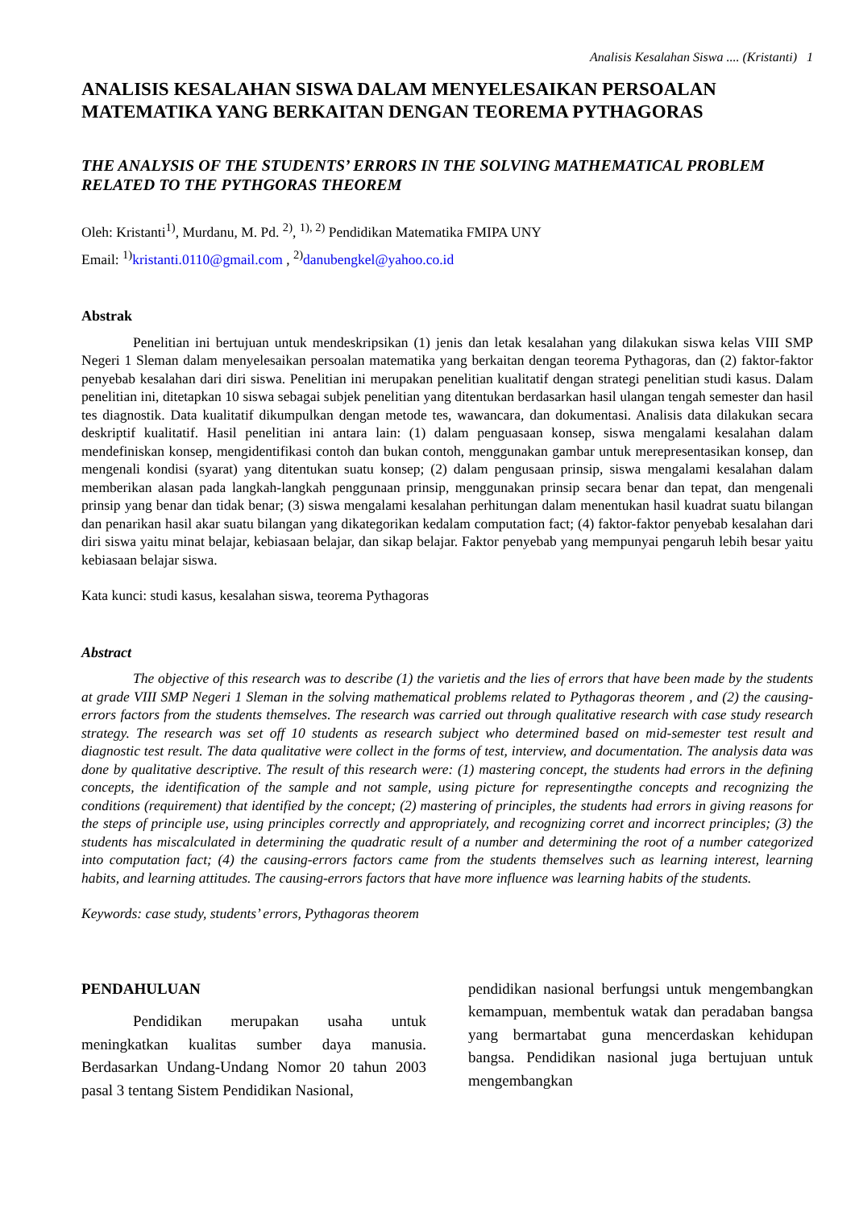Analisis Kesalahan Siswa .... (Kristanti) 1
ANALISIS KESALAHAN SISWA DALAM MENYELESAIKAN PERSOALAN MATEMATIKA YANG BERKAITAN DENGAN TEOREMA PYTHAGORAS
THE ANALYSIS OF THE STUDENTS’ ERRORS IN THE SOLVING MATHEMATICAL PROBLEM RELATED TO THE PYTHGORAS THEOREM
Oleh: Kristanti<sup>1)</sup>, Murdanu, M. Pd. <sup>2)</sup>, <sup>1), 2)</sup> Pendidikan Matematika FMIPA UNY
Email: <sup>1)</sup>kristanti.0110@gmail.com , <sup>2)</sup>danubengkel@yahoo.co.id
Abstrak
Penelitian ini bertujuan untuk mendeskripsikan (1) jenis dan letak kesalahan yang dilakukan siswa kelas VIII SMP Negeri 1 Sleman dalam menyelesaikan persoalan matematika yang berkaitan dengan teorema Pythagoras, dan (2) faktor-faktor penyebab kesalahan dari diri siswa. Penelitian ini merupakan penelitian kualitatif dengan strategi penelitian studi kasus. Dalam penelitian ini, ditetapkan 10 siswa sebagai subjek penelitian yang ditentukan berdasarkan hasil ulangan tengah semester dan hasil tes diagnostik. Data kualitatif dikumpulkan dengan metode tes, wawancara, dan dokumentasi. Analisis data dilakukan secara deskriptif kualitatif. Hasil penelitian ini antara lain: (1) dalam penguasaan konsep, siswa mengalami kesalahan dalam mendefiniskan konsep, mengidentifikasi contoh dan bukan contoh, menggunakan gambar untuk merepresentasikan konsep, dan mengenali kondisi (syarat) yang ditentukan suatu konsep; (2) dalam pengusaan prinsip, siswa mengalami kesalahan dalam memberikan alasan pada langkah-langkah penggunaan prinsip, menggunakan prinsip secara benar dan tepat, dan mengenali prinsip yang benar dan tidak benar; (3) siswa mengalami kesalahan perhitungan dalam menentukan hasil kuadrat suatu bilangan dan penarikan hasil akar suatu bilangan yang dikategorikan kedalam computation fact; (4) faktor-faktor penyebab kesalahan dari diri siswa yaitu minat belajar, kebiasaan belajar, dan sikap belajar. Faktor penyebab yang mempunyai pengaruh lebih besar yaitu kebiasaan belajar siswa.
Kata kunci: studi kasus, kesalahan siswa, teorema Pythagoras
Abstract
The objective of this research was to describe (1) the varietis and the lies of errors that have been made by the students at grade VIII SMP Negeri 1 Sleman in the solving mathematical problems related to Pythagoras theorem , and (2) the causing-errors factors from the students themselves. The research was carried out through qualitative research with case study research strategy. The research was set off 10 students as research subject who determined based on mid-semester test result and diagnostic test result. The data qualitative were collect in the forms of test, interview, and documentation. The analysis data was done by qualitative descriptive. The result of this research were: (1) mastering concept, the students had errors in the defining concepts, the identification of the sample and not sample, using picture for representingthe concepts and recognizing the conditions (requirement) that identified by the concept; (2) mastering of principles, the students had errors in giving reasons for the steps of principle use, using principles correctly and appropriately, and recognizing corret and incorrect principles; (3) the students has miscalculated in determining the quadratic result of a number and determining the root of a number categorized into computation fact; (4) the causing-errors factors came from the students themselves such as learning interest, learning habits, and learning attitudes. The causing-errors factors that have more influence was learning habits of the students.
Keywords: case study, students’ errors, Pythagoras theorem
PENDAHULUAN
Pendidikan merupakan usaha untuk meningkatkan kualitas sumber daya manusia. Berdasarkan Undang-Undang Nomor 20 tahun 2003 pasal 3 tentang Sistem Pendidikan Nasional,
pendidikan nasional berfungsi untuk mengembangkan kemampuan, membentuk watak dan peradaban bangsa yang bermartabat guna mencerdaskan kehidupan bangsa. Pendidikan nasional juga bertujuan untuk mengembangkan